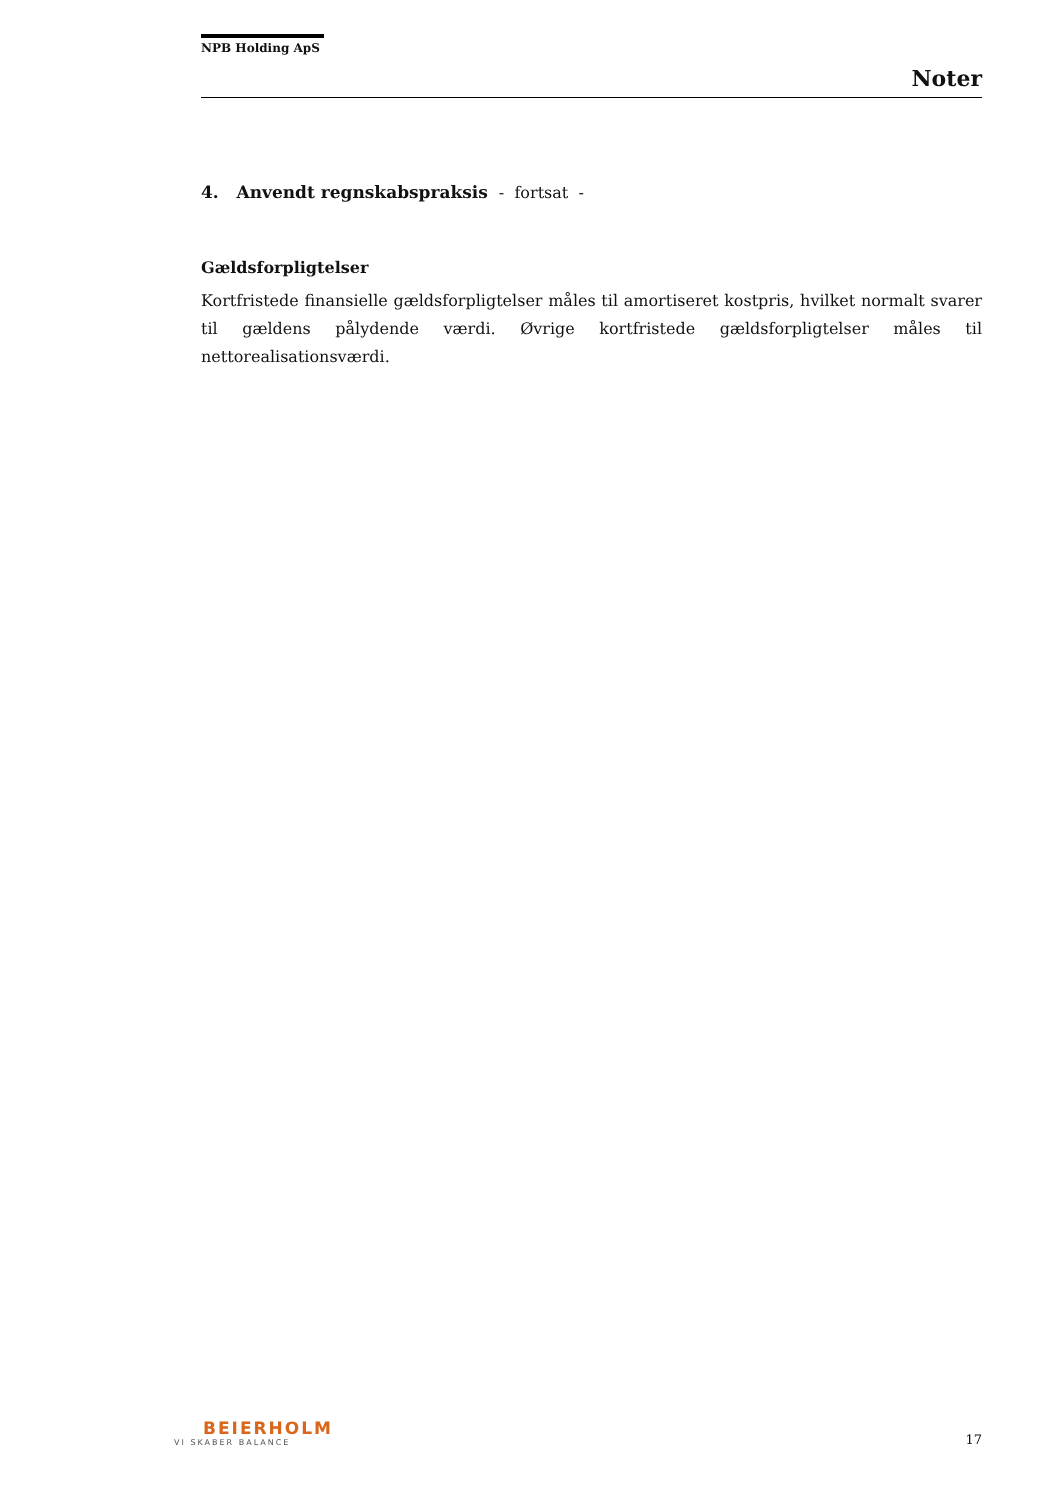NPB Holding ApS
Noter
4. Anvendt regnskabspraksis - fortsat -
Gældsforpligtelser
Kortfristede finansielle gældsforpligtelser måles til amortiseret kostpris, hvilket normalt svarer til gældens pålydende værdi. Øvrige kortfristede gældsforpligtelser måles til nettorealisationsværdi.
BEIERHOLM
VI SKABER BALANCE
17